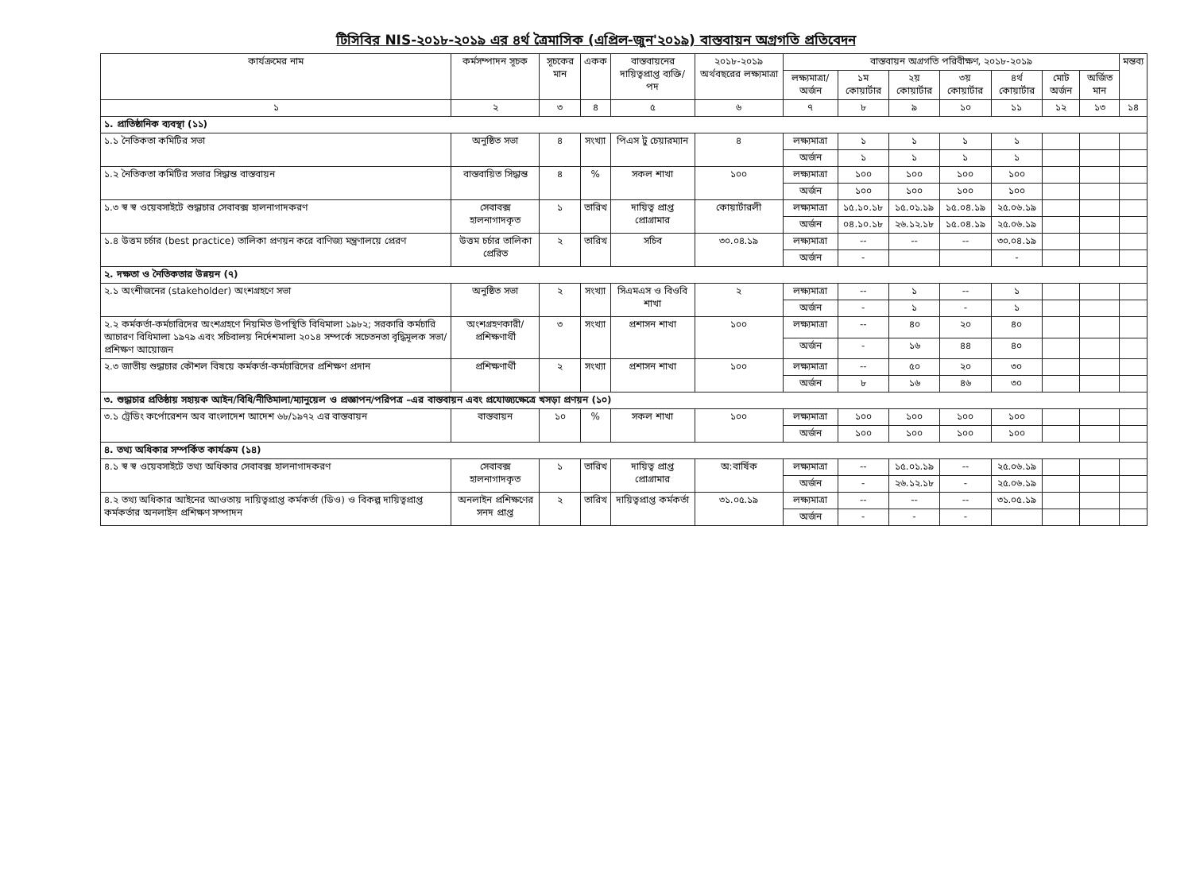টিসিবির NIS-২০১৮-২০১৯ এর ৪র্থ ত্রৈমাসিক (এপ্রিল-জুন'২০১৯) বাস্তবায়ন অগ্রগতি প্রতিবেদন
| কার্যক্রমের নাম | কর্মসম্পাদন সূচক | সূচকের মান | একক | বাস্তবায়নের দায়িত্বপ্রাপ্ত ব্যক্তি/পদ | ২০১৮-২০১৯ অর্থবছরের লক্ষ্যমাত্রা | বাস্তবায়ন অগ্রগতি পরিবীক্ষণ, ২০১৮-২০১৯ | | | | | | | মন্তব্য |
| --- | --- | --- | --- | --- | --- | --- | --- | --- | --- | --- | --- | --- | --- |
| | | | | | | লক্ষ্যমাত্রা/ অর্জন | ১ম কোয়ার্টার | ২য় কোয়ার্টার | ৩য় কোয়ার্টার | ৪র্থ কোয়ার্টার | মোট অর্জন | অর্জিত মান | |
| ১ | ২ | ৩ | ৪ | ৫ | ৬ | ৭ | ৮ | ৯ | ১০ | ১১ | ১২ | ১৩ | ১৪ |
| ১. প্রাতিষ্ঠানিক ব্যবস্থা (১১) | | | | | | | | | | | | | |
| ১.১ নৈতিকতা কমিটির সভা | অনুষ্ঠিত সভা | ৪ | সংখ্যা | পিএস টু চেয়ারম্যান | ৪ | লক্ষ্যমাত্রা | ১ | ১ | ১ | ১ | | | |
| | | | | | | অর্জন | ১ | ১ | ১ | ১ | | | |
| ১.২ নৈতিকতা কমিটির সভার সিদ্ধান্ত বাস্তবায়ন | বাস্তবায়িত সিদ্ধান্ত | ৪ | % | সকল শাখা | ১০০ | লক্ষ্যমাত্রা | ১০০ | ১০০ | ১০০ | ১০০ | | | |
| | | | | | | অর্জন | ১০০ | ১০০ | ১০০ | ১০০ | | | |
| ১.৩ স্ব স্ব ওয়েবসাইটে শুদ্ধাচার সেবাবক্স হালনাগাদকরণ | সেবাবক্স হালনাগাদকৃত | ১ | তারিখ | দায়িত্ব প্রাপ্ত প্রোগ্রামার | কোয়ার্টারলী | লক্ষ্যমাত্রা | ১৫.১০.১৮ | ১৫.০১.১৯ | ১৫.০৪.১৯ | ২৫.০৬.১৯ | | | |
| | | | | | | অর্জন | ০৪.১০.১৮ | ২৬.১২.১৮ | ১৫.০৪.১৯ | ২৫.০৬.১৯ | | | |
| ১.৪ উত্তম চর্চার (best practice) তালিকা প্রণয়ন করে বাণিজ্য মন্ত্রণালয়ে প্রেরণ | উত্তম চর্চার তালিকা প্রেরিত | ২ | তারিখ | সচিব | ৩০.০৪.১৯ | লক্ষ্যমাত্রা | -- | -- | -- | ৩০.০৪.১৯ | | | |
| | | | | | | অর্জন | - | | | - | | | |
| ২. দক্ষতা ও নৈতিকতার উন্নয়ন (৭) | | | | | | | | | | | | | |
| ২.১ অংশীজনের (stakeholder) অংশগ্রহণে সভা | অনুষ্ঠিত সভা | ২ | সংখ্যা | সিএমএস ও বিওবি শাখা | ২ | লক্ষ্যমাত্রা | -- | ১ | -- | ১ | | | |
| | | | | | | অর্জন | - | ১ | - | ১ | | | |
| ২.২ কর্মকর্তা-কর্মচারিদের অংশগ্রহণে নিয়মিত উপস্থিতি বিধিমালা ১৯৮২; সরকারি কর্মচারি আচারণ বিধিমালা ১৯৭৯ এবং সচিবালয় নির্দেশমালা ২০১৪ সম্পর্কে সচেতনতা বৃদ্ধিমূলক সভা/প্রশিক্ষণ আয়োজন | অংশগ্রহণকারী/ প্রশিক্ষণার্থী | ৩ | সংখ্যা | প্রশাসন শাখা | ১০০ | লক্ষ্যমাত্রা | -- | ৪০ | ২০ | ৪০ | | | |
| | | | | | | অর্জন | - | ১৬ | ৪৪ | ৪০ | | | |
| ২.৩ জাতীয় শুদ্ধাচার কৌশল বিষয়ে কর্মকর্তা-কর্মচারিদের প্রশিক্ষণ প্রদান | প্রশিক্ষণার্থী | ২ | সংখ্যা | প্রশাসন শাখা | ১০০ | লক্ষ্যমাত্রা | -- | ৫০ | ২০ | ৩০ | | | |
| | | | | | | অর্জন | ৮ | ১৬ | ৪৬ | ৩০ | | | |
| ৩. শুদ্ধাচার প্রতিষ্ঠায় সহায়ক আইন/বিধি/নীতিমালা/ম্যানুয়েল ও প্রজ্ঞাপন/পরিপত্র –এর বাস্তবায়ন এবং প্রযোজ্যক্ষেত্রে খসড়া প্রণয়ন (১০) | | | | | | | | | | | | | |
| ৩.১ ট্রেডিং কর্পোরেশন অব বাংলাদেশ আদেশ ৬৮/১৯৭২ এর বাস্তবায়ন | বাস্তবায়ন | ১০ | % | সকল শাখা | ১০০ | লক্ষ্যমাত্রা | ১০০ | ১০০ | ১০০ | ১০০ | | | |
| | | | | | | অর্জন | ১০০ | ১০০ | ১০০ | ১০০ | | | |
| ৪. তথ্য অধিকার সম্পর্কিত কার্যক্রম (১৪) | | | | | | | | | | | | | |
| ৪.১ স্ব স্ব ওয়েবসাইটে তথ্য অধিকার সেবাবক্স হালনাগাদকরণ | সেবাবক্স হালনাগাদকৃত | ১ | তারিখ | দায়িত্ব প্রাপ্ত প্রোগ্রামার | অ:বার্ষিক | লক্ষ্যমাত্রা | -- | ১৫.০১.১৯ | -- | ২৫.০৬.১৯ | | | |
| | | | | | | অর্জন | - | ২৬.১২.১৮ | - | ২৫.০৬.১৯ | | | |
| ৪.২ তথ্য অধিকার আইনের আওতায় দায়িত্বপ্রাপ্ত কর্মকর্তা (ডিও) ও বিকল্প দায়িত্বপ্রাপ্ত কর্মকর্তার অনলাইন প্রশিক্ষণ সম্পাদন | অনলাইন প্রশিক্ষণের সনদ প্রাপ্ত | ২ | তারিখ | দায়িত্বপ্রাপ্ত কর্মকর্তা | ৩১.০৫.১৯ | লক্ষ্যমাত্রা | -- | -- | -- | ৩১.০৫.১৯ | | | |
| | | | | | | অর্জন | - | - | - | | | | |